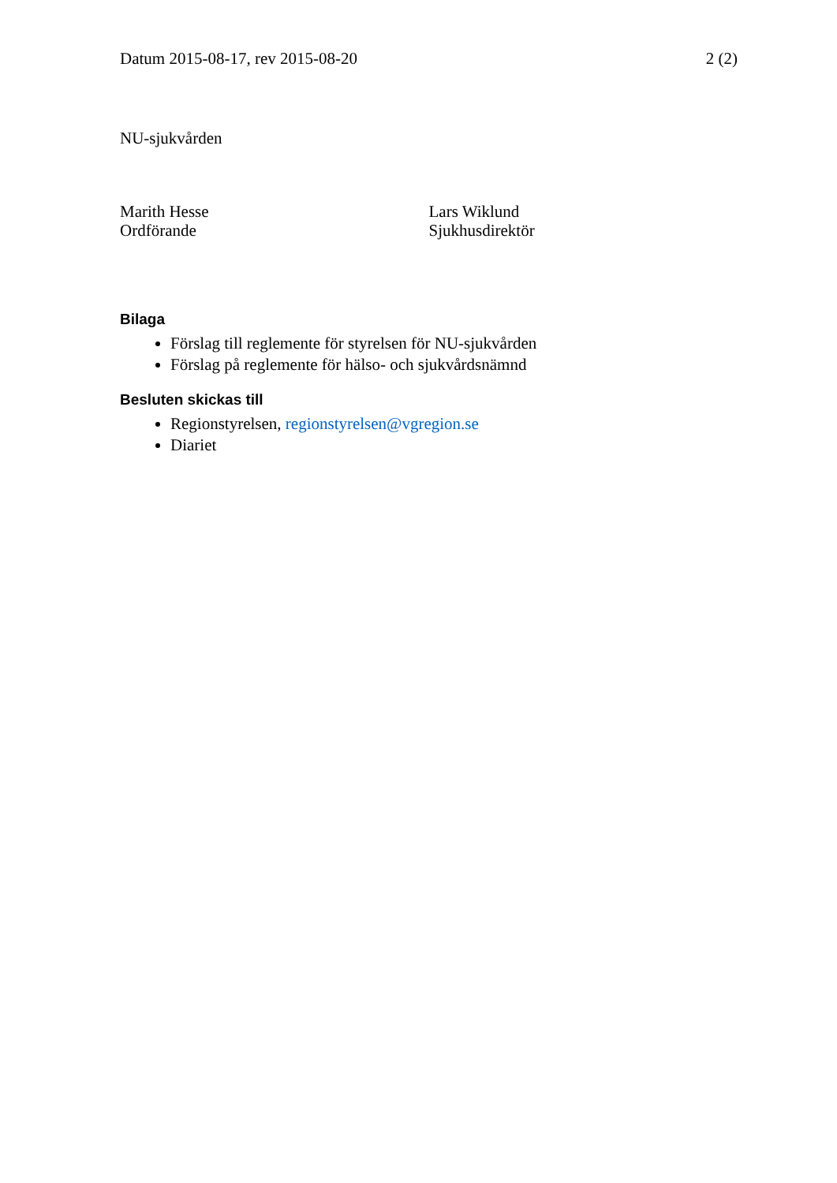Datum 2015-08-17, rev 2015-08-20 2 (2)
NU-sjukvården
Marith Hesse
Ordförande
Lars Wiklund
Sjukhusdirektör
Bilaga
Förslag till reglemente för styrelsen för NU-sjukvården
Förslag på reglemente för hälso- och sjukvårdsnämnd
Besluten skickas till
Regionstyrelsen, regionstyrelsen@vgregion.se
Diariet